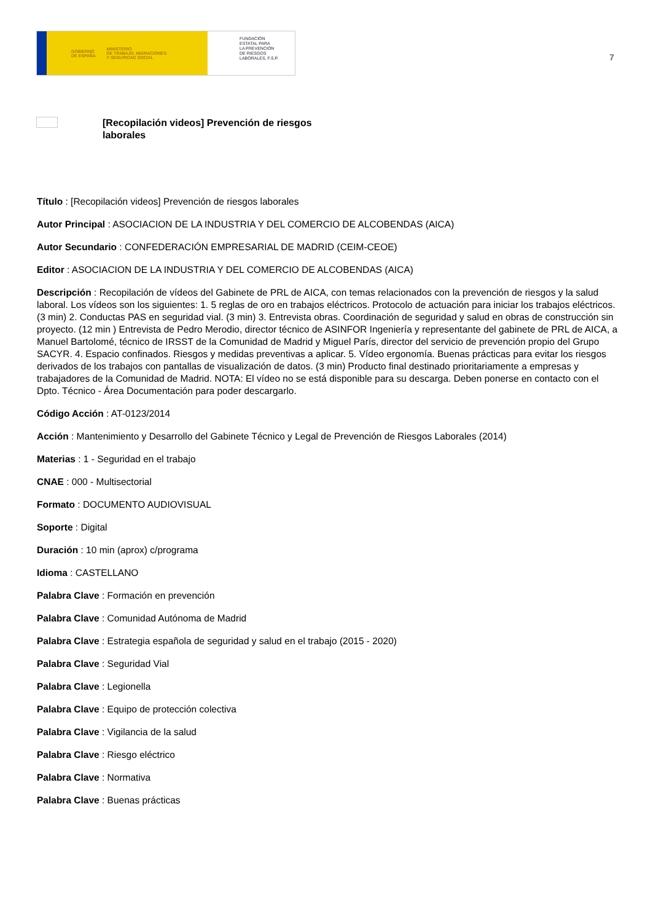GOBIERNO
DE ESPAÑA MINISTERIO
DE TRABAJO, MIGRACIONES
Y SEGURIDAD SOCIAL
FUNDACIÓN
ESTATAL PARA
LA PREVENCIÓN
DE RIESGOS
LABORALES, F.S.P.
7
[Recopilación videos] Prevención de riesgos laborales
Título : [Recopilación videos] Prevención de riesgos laborales
Autor Principal : ASOCIACION DE LA INDUSTRIA Y DEL COMERCIO DE ALCOBENDAS (AICA)
Autor Secundario : CONFEDERACIÓN EMPRESARIAL DE MADRID (CEIM-CEOE)
Editor : ASOCIACION DE LA INDUSTRIA Y DEL COMERCIO DE ALCOBENDAS (AICA)
Descripción : Recopilación de vídeos del Gabinete de PRL de AICA, con temas relacionados con la prevención de riesgos y la salud laboral. Los vídeos son los siguientes: 1. 5 reglas de oro en trabajos eléctricos. Protocolo de actuación para iniciar los trabajos eléctricos. (3 min) 2. Conductas PAS en seguridad vial. (3 min) 3. Entrevista obras. Coordinación de seguridad y salud en obras de construcción sin proyecto. (12 min ) Entrevista de Pedro Merodio, director técnico de ASINFOR Ingeniería y representante del gabinete de PRL de AICA, a Manuel Bartolomé, técnico de IRSST de la Comunidad de Madrid y Miguel París, director del servicio de prevención propio del Grupo SACYR. 4. Espacio confinados. Riesgos y medidas preventivas a aplicar. 5. Vídeo ergonomía. Buenas prácticas para evitar los riesgos derivados de los trabajos con pantallas de visualización de datos. (3 min) Producto final destinado prioritariamente a empresas y trabajadores de la Comunidad de Madrid. NOTA: El vídeo no se está disponible para su descarga. Deben ponerse en contacto con el Dpto. Técnico - Área Documentación para poder descargarlo.
Código Acción : AT-0123/2014
Acción : Mantenimiento y Desarrollo del Gabinete Técnico y Legal de Prevención de Riesgos Laborales (2014)
Materias : 1 - Seguridad en el trabajo
CNAE : 000 - Multisectorial
Formato : DOCUMENTO AUDIOVISUAL
Soporte : Digital
Duración : 10 min (aprox) c/programa
Idioma : CASTELLANO
Palabra Clave : Formación en prevención
Palabra Clave : Comunidad Autónoma de Madrid
Palabra Clave : Estrategia española de seguridad y salud en el trabajo (2015 - 2020)
Palabra Clave : Seguridad Vial
Palabra Clave : Legionella
Palabra Clave : Equipo de protección colectiva
Palabra Clave : Vigilancia de la salud
Palabra Clave : Riesgo eléctrico
Palabra Clave : Normativa
Palabra Clave : Buenas prácticas